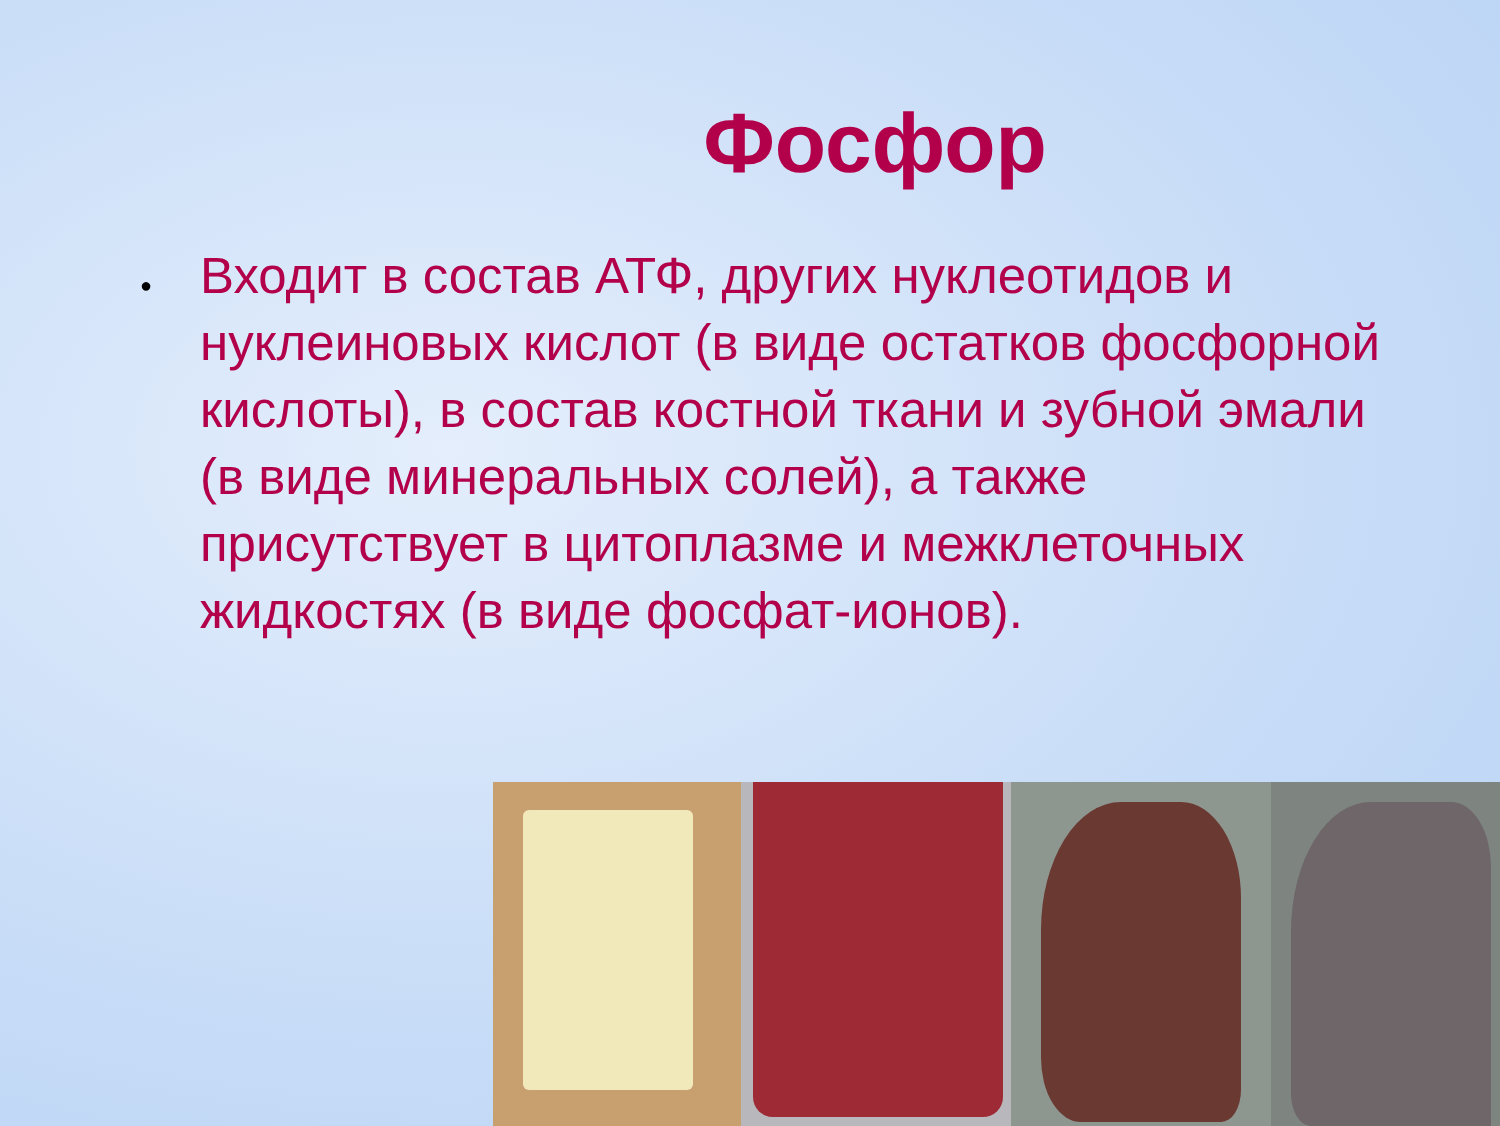Фосфор
● Входит в состав АТФ, других нуклеотидов и нуклеиновых кислот (в виде остатков фосфорной кислоты), в состав костной ткани и зубной эмали (в виде минеральных солей), а также присутствует в цитоплазме и межклеточных жидкостях (в виде фосфат-ионов).